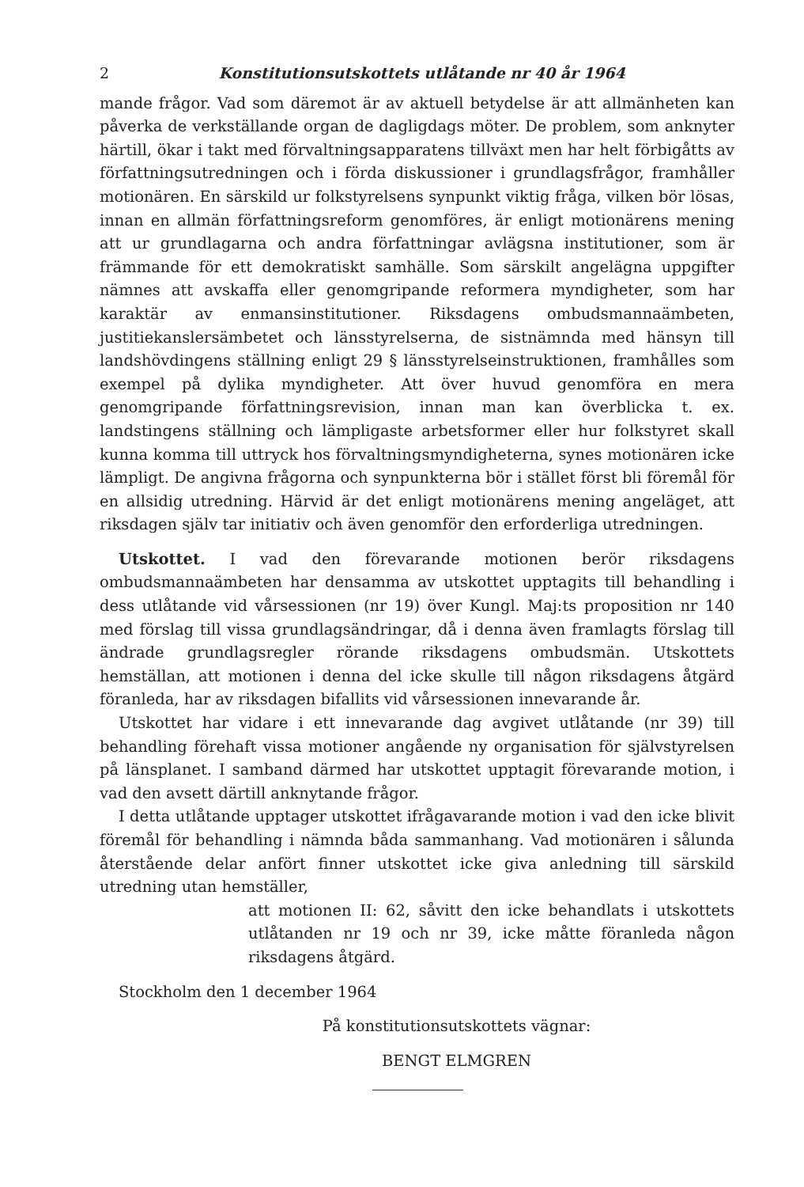2 Konstitutionsutskottets utlåtande nr 40 år 1964
mande frågor. Vad som däremot är av aktuell betydelse är att allmänheten kan påverka de verkställande organ de dagligdags möter. De problem, som anknyter härtill, ökar i takt med förvaltningsapparatens tillväxt men har helt förbigåtts av författningsutredningen och i förda diskussioner i grundlagsfrågor, framhåller motionären. En särskild ur folkstyrelsens synpunkt viktig fråga, vilken bör lösas, innan en allmän författningsreform genomföres, är enligt motionärens mening att ur grundlagarna och andra författningar avlägsna institutioner, som är främmande för ett demokratiskt samhälle. Som särskilt angelägna uppgifter nämnes att avskaffa eller genomgripande reformera myndigheter, som har karaktär av enmansinstitutioner. Riksdagens ombudsmannaämbeten, justitiekanslersämbetet och länsstyrelserna, de sistnämnda med hänsyn till landshövdingens ställning enligt 29 § länsstyrelseinstruktionen, framhålles som exempel på dylika myndigheter. Att över huvud genomföra en mera genomgripande författningsrevision, innan man kan överblicka t. ex. landstingens ställning och lämpligaste arbetsformer eller hur folkstyret skall kunna komma till uttryck hos förvaltningsmyndigheterna, synes motionären icke lämpligt. De angivna frågorna och synpunkterna bör i stället först bli föremål för en allsidig utredning. Härvid är det enligt motionärens mening angeläget, att riksdagen själv tar initiativ och även genomför den erforderliga utredningen.
Utskottet. I vad den förevarande motionen berör riksdagens ombudsmannaämbeten har densamma av utskottet upptagits till behandling i dess utlåtande vid vårsessionen (nr 19) över Kungl. Maj:ts proposition nr 140 med förslag till vissa grundlagsändringar, då i denna även framlagts förslag till ändrade grundlagsregler rörande riksdagens ombudsmän. Utskottets hemställan, att motionen i denna del icke skulle till någon riksdagens åtgärd föranleda, har av riksdagen bifallits vid vårsessionen innevarande år.
Utskottet har vidare i ett innevarande dag avgivet utlåtande (nr 39) till behandling förehaft vissa motioner angående ny organisation för självstyrelsen på länsplanet. I samband därmed har utskottet upptagit förevarande motion, i vad den avsett därtill anknytande frågor.
I detta utlåtande upptager utskottet ifrågavarande motion i vad den icke blivit föremål för behandling i nämnda båda sammanhang. Vad motionären i sålunda återstående delar anfört finner utskottet icke giva anledning till särskild utredning utan hemställer,
att motionen II: 62, såvitt den icke behandlats i utskottets utlåtanden nr 19 och nr 39, icke måtte föranleda någon riksdagens åtgärd.
Stockholm den 1 december 1964
På konstitutionsutskottets vägnar:
BENGT ELMGREN